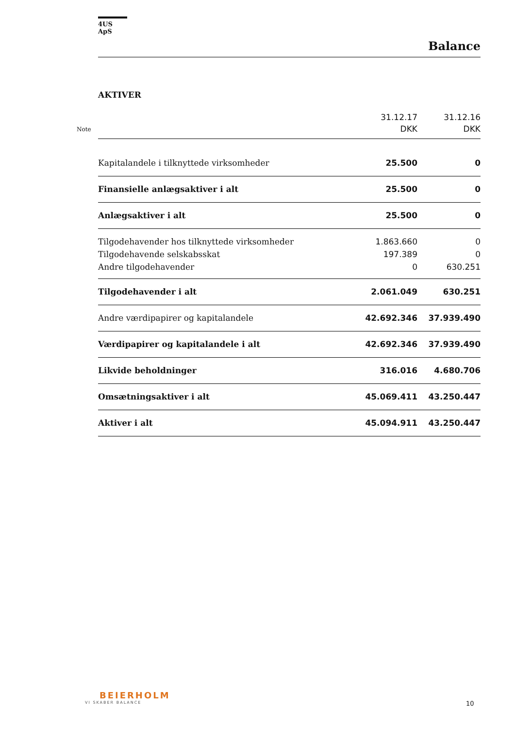4US ApS
Balance
AKTIVER
| Note | | 31.12.17 DKK | 31.12.16 DKK |
| --- | --- | --- | --- |
| | Kapitalandele i tilknyttede virksomheder | 25.500 | 0 |
| | Finansielle anlægsaktiver i alt | 25.500 | 0 |
| | Anlægsaktiver i alt | 25.500 | 0 |
| | Tilgodehavender hos tilknyttede virksomheder | 1.863.660 | 0 |
| | Tilgodehavende selskabsskat | 197.389 | 0 |
| | Andre tilgodehavender | 0 | 630.251 |
| | Tilgodehavender i alt | 2.061.049 | 630.251 |
| | Andre værdipapirer og kapitalandele | 42.692.346 | 37.939.490 |
| | Værdipapirer og kapitalandele i alt | 42.692.346 | 37.939.490 |
| | Likvide beholdninger | 316.016 | 4.680.706 |
| | Omsætningsaktiver i alt | 45.069.411 | 43.250.447 |
| | Aktiver i alt | 45.094.911 | 43.250.447 |
BEIERHOLM
VI SKABER BALANCE
10